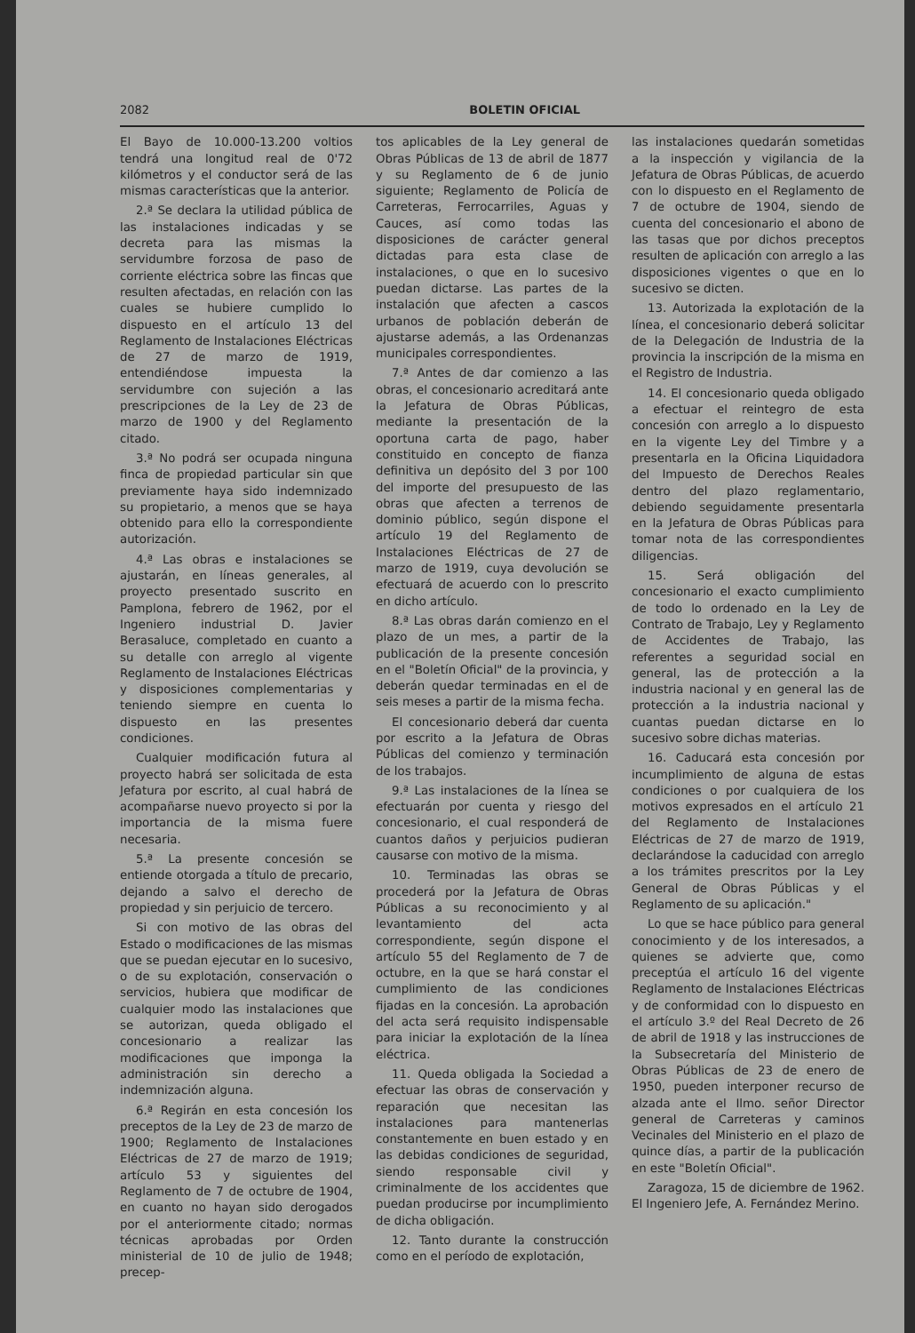2082 BOLETIN OFICIAL
El Bayo de 10.000-13.200 voltios tendrá una longitud real de 0'72 kilómetros y el conductor será de las mismas características que la anterior.
2.ª Se declara la utilidad pública de las instalaciones indicadas y se decreta para las mismas la servidumbre forzosa de paso de corriente eléctrica sobre las fincas que resulten afectadas, en relación con las cuales se hubiere cumplido lo dispuesto en el artículo 13 del Reglamento de Instalaciones Eléctricas de 27 de marzo de 1919, entendiéndose impuesta la servidumbre con sujeción a las prescripciones de la Ley de 23 de marzo de 1900 y del Reglamento citado.
3.ª No podrá ser ocupada ninguna finca de propiedad particular sin que previamente haya sido indemnizado su propietario, a menos que se haya obtenido para ello la correspondiente autorización.
4.ª Las obras e instalaciones se ajustarán, en líneas generales, al proyecto presentado suscrito en Pamplona, febrero de 1962, por el Ingeniero industrial D. Javier Berasaluce, completado en cuanto a su detalle con arreglo al vigente Reglamento de Instalaciones Eléctricas y disposiciones complementarias y teniendo siempre en cuenta lo dispuesto en las presentes condiciones.
Cualquier modificación futura al proyecto habrá ser solicitada de esta Jefatura por escrito, al cual habrá de acompañarse nuevo proyecto si por la importancia de la misma fuere necesaria.
5.ª La presente concesión se entiende otorgada a título de precario, dejando a salvo el derecho de propiedad y sin perjuicio de tercero.
Si con motivo de las obras del Estado o modificaciones de las mismas que se puedan ejecutar en lo sucesivo, o de su explotación, conservación o servicios, hubiera que modificar de cualquier modo las instalaciones que se autorizan, queda obligado el concesionario a realizar las modificaciones que imponga la administración sin derecho a indemnización alguna.
6.ª Regirán en esta concesión los preceptos de la Ley de 23 de marzo de 1900; Reglamento de Instalaciones Eléctricas de 27 de marzo de 1919; artículo 53 y siguientes del Reglamento de 7 de octubre de 1904, en cuanto no hayan sido derogados por el anteriormente citado; normas técnicas aprobadas por Orden ministerial de 10 de julio de 1948; precep-
tos aplicables de la Ley general de Obras Públicas de 13 de abril de 1877 y su Reglamento de 6 de junio siguiente; Reglamento de Policía de Carreteras, Ferrocarriles, Aguas y Cauces, así como todas las disposiciones de carácter general dictadas para esta clase de instalaciones, o que en lo sucesivo puedan dictarse. Las partes de la instalación que afecten a cascos urbanos de población deberán de ajustarse además, a las Ordenanzas municipales correspondientes.
7.ª Antes de dar comienzo a las obras, el concesionario acreditará ante la Jefatura de Obras Públicas, mediante la presentación de la oportuna carta de pago, haber constituido en concepto de fianza definitiva un depósito del 3 por 100 del importe del presupuesto de las obras que afecten a terrenos de dominio público, según dispone el artículo 19 del Reglamento de Instalaciones Eléctricas de 27 de marzo de 1919, cuya devolución se efectuará de acuerdo con lo prescrito en dicho artículo.
8.ª Las obras darán comienzo en el plazo de un mes, a partir de la publicación de la presente concesión en el "Boletín Oficial" de la provincia, y deberán quedar terminadas en el de seis meses a partir de la misma fecha.
El concesionario deberá dar cuenta por escrito a la Jefatura de Obras Públicas del comienzo y terminación de los trabajos.
9.ª Las instalaciones de la línea se efectuarán por cuenta y riesgo del concesionario, el cual responderá de cuantos daños y perjuicios pudieran causarse con motivo de la misma.
10. Terminadas las obras se procederá por la Jefatura de Obras Públicas a su reconocimiento y al levantamiento del acta correspondiente, según dispone el artículo 55 del Reglamento de 7 de octubre, en la que se hará constar el cumplimiento de las condiciones fijadas en la concesión. La aprobación del acta será requisito indispensable para iniciar la explotación de la línea eléctrica.
11. Queda obligada la Sociedad a efectuar las obras de conservación y reparación que necesitan las instalaciones para mantenerlas constantemente en buen estado y en las debidas condiciones de seguridad, siendo responsable civil y criminalmente de los accidentes que puedan producirse por incumplimiento de dicha obligación.
12. Tanto durante la construcción como en el período de explotación,
las instalaciones quedarán sometidas a la inspección y vigilancia de la Jefatura de Obras Públicas, de acuerdo con lo dispuesto en el Reglamento de 7 de octubre de 1904, siendo de cuenta del concesionario el abono de las tasas que por dichos preceptos resulten de aplicación con arreglo a las disposiciones vigentes o que en lo sucesivo se dicten.
13. Autorizada la explotación de la línea, el concesionario deberá solicitar de la Delegación de Industria de la provincia la inscripción de la misma en el Registro de Industria.
14. El concesionario queda obligado a efectuar el reintegro de esta concesión con arreglo a lo dispuesto en la vigente Ley del Timbre y a presentarla en la Oficina Liquidadora del Impuesto de Derechos Reales dentro del plazo reglamentario, debiendo seguidamente presentarla en la Jefatura de Obras Públicas para tomar nota de las correspondientes diligencias.
15. Será obligación del concesionario el exacto cumplimiento de todo lo ordenado en la Ley de Contrato de Trabajo, Ley y Reglamento de Accidentes de Trabajo, las referentes a seguridad social en general, las de protección a la industria nacional y en general las de protección a la industria nacional y cuantas puedan dictarse en lo sucesivo sobre dichas materias.
16. Caducará esta concesión por incumplimiento de alguna de estas condiciones o por cualquiera de los motivos expresados en el artículo 21 del Reglamento de Instalaciones Eléctricas de 27 de marzo de 1919, declarándose la caducidad con arreglo a los trámites prescritos por la Ley General de Obras Públicas y el Reglamento de su aplicación."
Lo que se hace público para general conocimiento y de los interesados, a quienes se advierte que, como preceptúa el artículo 16 del vigente Reglamento de Instalaciones Eléctricas y de conformidad con lo dispuesto en el artículo 3.º del Real Decreto de 26 de abril de 1918 y las instrucciones de la Subsecretaría del Ministerio de Obras Públicas de 23 de enero de 1950, pueden interponer recurso de alzada ante el Ilmo. señor Director general de Carreteras y caminos Vecinales del Ministerio en el plazo de quince días, a partir de la publicación en este "Boletín Oficial".
Zaragoza, 15 de diciembre de 1962. El Ingeniero Jefe, A. Fernández Merino.